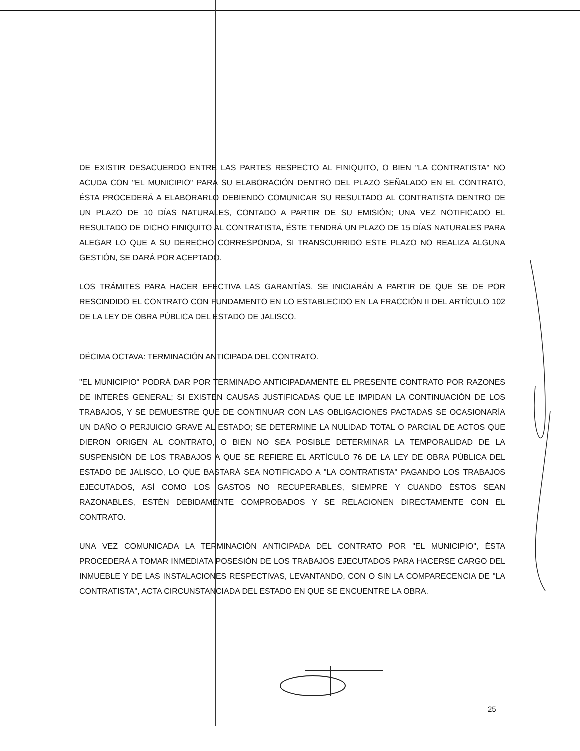DE EXISTIR DESACUERDO ENTRE LAS PARTES RESPECTO AL FINIQUITO, O BIEN "LA CONTRATISTA" NO ACUDA CON "EL MUNICIPIO" PARA SU ELABORACIÓN DENTRO DEL PLAZO SEÑALADO EN EL CONTRATO, ÉSTA PROCEDERÁ A ELABORARLO DEBIENDO COMUNICAR SU RESULTADO AL CONTRATISTA DENTRO DE UN PLAZO DE 10 DÍAS NATURALES, CONTADO A PARTIR DE SU EMISIÓN; UNA VEZ NOTIFICADO EL RESULTADO DE DICHO FINIQUITO AL CONTRATISTA, ÉSTE TENDRÁ UN PLAZO DE 15 DÍAS NATURALES PARA ALEGAR LO QUE A SU DERECHO CORRESPONDA, SI TRANSCURRIDO ESTE PLAZO NO REALIZA ALGUNA GESTIÓN, SE DARÁ POR ACEPTADO.
LOS TRÁMITES PARA HACER EFECTIVA LAS GARANTÍAS, SE INICIARÁN A PARTIR DE QUE SE DE POR RESCINDIDO EL CONTRATO CON FUNDAMENTO EN LO ESTABLECIDO EN LA FRACCIÓN II DEL ARTÍCULO 102 DE LA LEY DE OBRA PÚBLICA DEL ESTADO DE JALISCO.
DÉCIMA OCTAVA: TERMINACIÓN ANTICIPADA DEL CONTRATO.
"EL MUNICIPIO" PODRÁ DAR POR TERMINADO ANTICIPADAMENTE EL PRESENTE CONTRATO POR RAZONES DE INTERÉS GENERAL; SI EXISTEN CAUSAS JUSTIFICADAS QUE LE IMPIDAN LA CONTINUACIÓN DE LOS TRABAJOS, Y SE DEMUESTRE QUE DE CONTINUAR CON LAS OBLIGACIONES PACTADAS SE OCASIONARÍA UN DAÑO O PERJUICIO GRAVE AL ESTADO; SE DETERMINE LA NULIDAD TOTAL O PARCIAL DE ACTOS QUE DIERON ORIGEN AL CONTRATO, O BIEN NO SEA POSIBLE DETERMINAR LA TEMPORALIDAD DE LA SUSPENSIÓN DE LOS TRABAJOS A QUE SE REFIERE EL ARTÍCULO 76 DE LA LEY DE OBRA PÚBLICA DEL ESTADO DE JALISCO, LO QUE BASTARÁ SEA NOTIFICADO A "LA CONTRATISTA" PAGANDO LOS TRABAJOS EJECUTADOS, ASÍ COMO LOS GASTOS NO RECUPERABLES, SIEMPRE Y CUANDO ÉSTOS SEAN RAZONABLES, ESTÉN DEBIDAMENTE COMPROBADOS Y SE RELACIONEN DIRECTAMENTE CON EL CONTRATO.
UNA VEZ COMUNICADA LA TERMINACIÓN ANTICIPADA DEL CONTRATO POR "EL MUNICIPIO", ÉSTA PROCEDERÁ A TOMAR INMEDIATA POSESIÓN DE LOS TRABAJOS EJECUTADOS PARA HACERSE CARGO DEL INMUEBLE Y DE LAS INSTALACIONES RESPECTIVAS, LEVANTANDO, CON O SIN LA COMPARECENCIA DE "LA CONTRATISTA", ACTA CIRCUNSTANCIADA DEL ESTADO EN QUE SE ENCUENTRE LA OBRA.
25